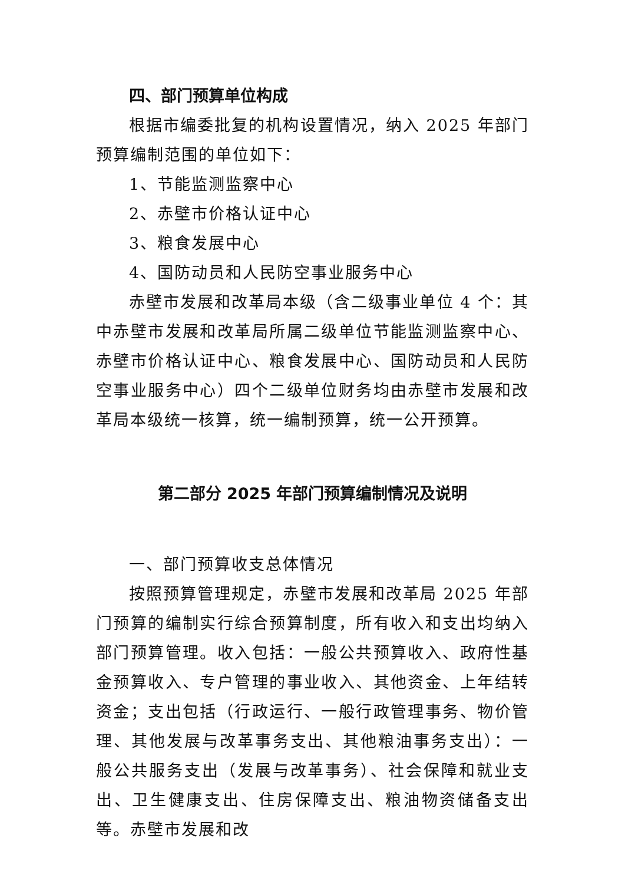四、部门预算单位构成
根据市编委批复的机构设置情况，纳入 2025 年部门预算编制范围的单位如下：
1、节能监测监察中心
2、赤壁市价格认证中心
3、粮食发展中心
4、国防动员和人民防空事业服务中心
赤壁市发展和改革局本级（含二级事业单位 4 个：其中赤壁市发展和改革局所属二级单位节能监测监察中心、赤壁市价格认证中心、粮食发展中心、国防动员和人民防空事业服务中心）四个二级单位财务均由赤壁市发展和改革局本级统一核算，统一编制预算，统一公开预算。
第二部分 2025 年部门预算编制情况及说明
一、部门预算收支总体情况
按照预算管理规定，赤壁市发展和改革局 2025 年部门预算的编制实行综合预算制度，所有收入和支出均纳入部门预算管理。收入包括：一般公共预算收入、政府性基金预算收入、专户管理的事业收入、其他资金、上年结转资金；支出包括（行政运行、一般行政管理事务、物价管理、其他发展与改革事务支出、其他粮油事务支出）：一般公共服务支出（发展与改革事务）、社会保障和就业支出、卫生健康支出、住房保障支出、粮油物资储备支出等。赤壁市发展和改